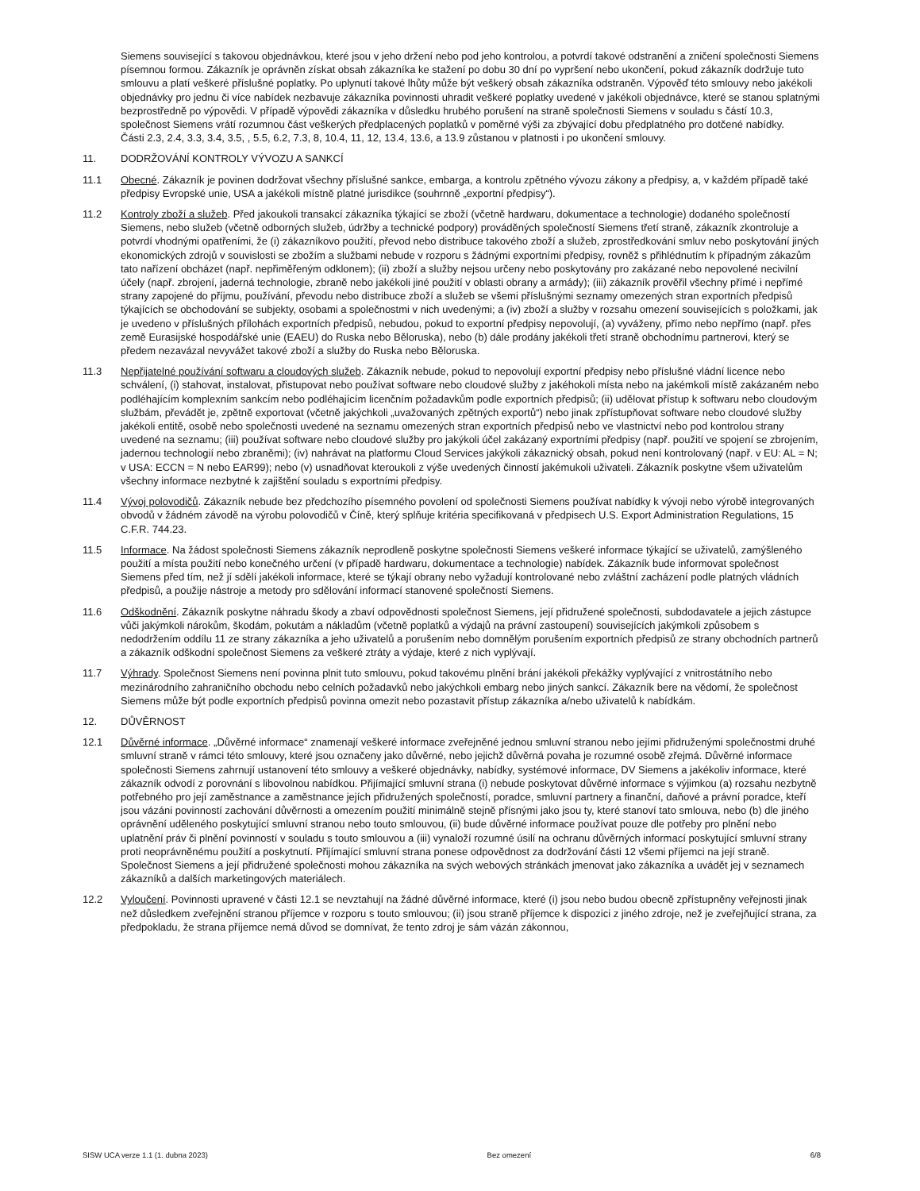Siemens související s takovou objednávkou, které jsou v jeho držení nebo pod jeho kontrolou, a potvrdí takové odstranění a zničení společnosti Siemens písemnou formou. Zákazník je oprávněn získat obsah zákazníka ke stažení po dobu 30 dní po vypršení nebo ukončení, pokud zákazník dodržuje tuto smlouvu a platí veškeré příslušné poplatky. Po uplynutí takové lhůty může být veškerý obsah zákazníka odstraněn. Výpověď této smlouvy nebo jakékoli objednávky pro jednu či více nabídek nezbavuje zákazníka povinnosti uhradit veškeré poplatky uvedené v jakékoli objednávce, které se stanou splatnými bezprostředně po výpovědi. V případě výpovědi zákazníka v důsledku hrubého porušení na straně společnosti Siemens v souladu s částí 10.3, společnost Siemens vrátí rozumnou část veškerých předplacených poplatků v poměrné výši za zbývající dobu předplatného pro dotčené nabídky.
Části 2.3, 2.4, 3.3, 3.4, 3.5, , 5.5, 6.2, 7.3, 8, 10.4, 11, 12, 13.4, 13.6, a 13.9 zůstanou v platnosti i po ukončení smlouvy.
11. DODRŽOVÁNÍ KONTROLY VÝVOZU A SANKCÍ
11.1 Obecné. Zákazník je povinen dodržovat všechny příslušné sankce, embarga, a kontrolu zpětného vývozu zákony a předpisy, a, v každém případě také předpisy Evropské unie, USA a jakékoli místně platné jurisdikce (souhrnně „exportní předpisy“).
11.2 Kontroly zboží a služeb. Před jakoukoli transakcí zákazníka týkající se zboží (včetně hardwaru, dokumentace a technologie) dodaného společností Siemens, nebo služeb (včetně odborných služeb, údržby a technické podpory) prováděných společností Siemens třetí straně, zákazník zkontroluje a potvrdí vhodnými opatřeními, že (i) zákazníkovo použití, převod nebo distribuce takového zboží a služeb, zprostředkování smluv nebo poskytování jiných ekonomických zdrojů v souvislosti se zbožím a službami nebude v rozporu s žádnými exportními předpisy, rovněž s přihlédnutím k případným zákazům tato nařízení obcházet (např. nepřiměřeným odklonem); (ii) zboží a služby nejsou určeny nebo poskytovány pro zakázané nebo nepovolené necivilní účely (např. zbrojení, jaderná technologie, zbraně nebo jakékoli jiné použití v oblasti obrany a armády); (iii) zákazník prověřil všechny přímé i nepřímé strany zapojené do příjmu, používání, převodu nebo distribuce zboží a služeb se všemi příslušnými seznamy omezených stran exportních předpisů týkajících se obchodování se subjekty, osobami a společnostmi v nich uvedenými; a (iv) zboží a služby v rozsahu omezení souvisejících s položkami, jak je uvedeno v příslušných přílohách exportních předpisů, nebudou, pokud to exportní předpisy nepovolují, (a) vyváženy, přímo nebo nepřímo (např. přes země Eurasijské hospodářské unie (EAEU) do Ruska nebo Běloruska), nebo (b) dále prodány jakékoli třetí straně obchodnímu partnerovi, který se předem nezavázal nevyvážet takové zboží a služby do Ruska nebo Běloruska.
11.3 Nepřijatelné používání softwaru a cloudových služeb. Zákazník nebude, pokud to nepovolují exportní předpisy nebo příslušné vládní licence nebo schválení, (i) stahovat, instalovat, přistupovat nebo používat software nebo cloudové služby z jakéhokoli místa nebo na jakémkoli místě zakázaném nebo podléhajícím komplexním sankcím nebo podléhajícím licenčním požadavkům podle exportních předpisů; (ii) udělovat přístup k softwaru nebo cloudovým službám, převádět je, zpětně exportovat (včetně jakýchkoli „uvažovaných zpětných exportů“) nebo jinak zpřístupňovat software nebo cloudové služby jakékoli entitě, osobě nebo společnosti uvedené na seznamu omezených stran exportních předpisů nebo ve vlastnictví nebo pod kontrolou strany uvedené na seznamu; (iii) používat software nebo cloudové služby pro jakýkoli účel zakázaný exportními předpisy (např. použití ve spojení se zbrojením, jadernou technologií nebo zbraněmi); (iv) nahrávat na platformu Cloud Services jakýkoli zákaznický obsah, pokud není kontrolovaný (např. v EU: AL = N; v USA: ECCN = N nebo EAR99); nebo (v) usnadňovat kteroukoli z výše uvedených činností jakémukoli uživateli. Zákazník poskytne všem uživatelům všechny informace nezbytné k zajištění souladu s exportními předpisy.
11.4 Vývoj polovodičů. Zákazník nebude bez předchozího písemného povolení od společnosti Siemens používat nabídky k vývoji nebo výrobě integrovaných obvodů v žádném závodě na výrobu polovodičů v Číně, který splňuje kritéria specifikovaná v předpisech U.S. Export Administration Regulations, 15 C.F.R. 744.23.
11.5 Informace. Na žádost společnosti Siemens zákazník neprodleně poskytne společnosti Siemens veškeré informace týkající se uživatelů, zamýšleného použití a místa použití nebo konečného určení (v případě hardwaru, dokumentace a technologie) nabídek. Zákazník bude informovat společnost Siemens před tím, než jí sdělí jakékoli informace, které se týkají obrany nebo vyžadují kontrolované nebo zvláštní zacházení podle platných vládních předpisů, a použije nástroje a metody pro sdělování informací stanovené společností Siemens.
11.6 Odškodnění. Zákazník poskytne náhradu škody a zbaví odpovědnosti společnost Siemens, její přidružené společnosti, subdodavatele a jejich zástupce vůči jakýmkoli nárokům, škodám, pokutám a nákladům (včetně poplatků a výdajů na právní zastoupení) souvisejících jakýmkoli způsobem s nedodržením oddílu 11 ze strany zákazníka a jeho uživatelů a porušením nebo domnělým porušením exportních předpisů ze strany obchodních partnerů a zákazník odškodní společnost Siemens za veškeré ztráty a výdaje, které z nich vyplývají.
11.7 Výhrady. Společnost Siemens není povinna plnit tuto smlouvu, pokud takovému plnění brání jakékoli překážky vyplývající z vnitrostátního nebo mezinárodního zahraničního obchodu nebo celních požadavků nebo jakýchkoli embarg nebo jiných sankcí. Zákazník bere na vědomí, že společnost Siemens může být podle exportních předpisů povinna omezit nebo pozastavit přístup zákazníka a/nebo uživatelů k nabídkám.
12. DŮVĚRNOST
12.1 Důvěrné informace. „Důvěrné informace“ znamenají veškeré informace zveřejněné jednou smluvní stranou nebo jejími přidruženými společnostmi druhé smluvní straně v rámci této smlouvy, které jsou označeny jako důvěrné, nebo jejichž důvěrná povaha je rozumné osobě zřejmá. Důvěrné informace společnosti Siemens zahrnují ustanovení této smlouvy a veškeré objednávky, nabídky, systémové informace, DV Siemens a jakékoliv informace, které zákazník odvodí z porovnání s libovolnou nabídkou. Přijímající smluvní strana (i) nebude poskytovat důvěrné informace s výjimkou (a) rozsahu nezbytně potřebného pro její zaměstnance a zaměstnance jejích přidružených společností, poradce, smluvní partnery a finanční, daňové a právní poradce, kteří jsou vázáni povinností zachování důvěrnosti a omezením použití minimálně stejně přísnými jako jsou ty, které stanoví tato smlouva, nebo (b) dle jiného oprávnění uděleného poskytující smluvní stranou nebo touto smlouvou, (ii) bude důvěrné informace používat pouze dle potřeby pro plnění nebo uplatnění práv či plnění povinností v souladu s touto smlouvou a (iii) vynaloží rozumné úsilí na ochranu důvěrných informací poskytující smluvní strany proti neoprávněnému použití a poskytnutí. Přijímající smluvní strana ponese odpovědnost za dodržování části 12 všemi příjemci na její straně. Společnost Siemens a její přidružené společnosti mohou zákazníka na svých webových stránkách jmenovat jako zákazníka a uvádět jej v seznamech zákazníků a dalších marketingových materiálech.
12.2 Vyloučení. Povinnosti upravené v části 12.1 se nevztahují na žádné důvěrné informace, které (i) jsou nebo budou obecně zpřístupněny veřejnosti jinak než důsledkem zveřejnění stranou příjemce v rozporu s touto smlouvou; (ii) jsou straně příjemce k dispozici z jiného zdroje, než je zveřejňující strana, za předpokladu, že strana příjemce nemá důvod se domnívat, že tento zdroj je sám vázán zákonnou,
SISW UCA verze 1.1 (1. dubna 2023) Bez omezení 6/8